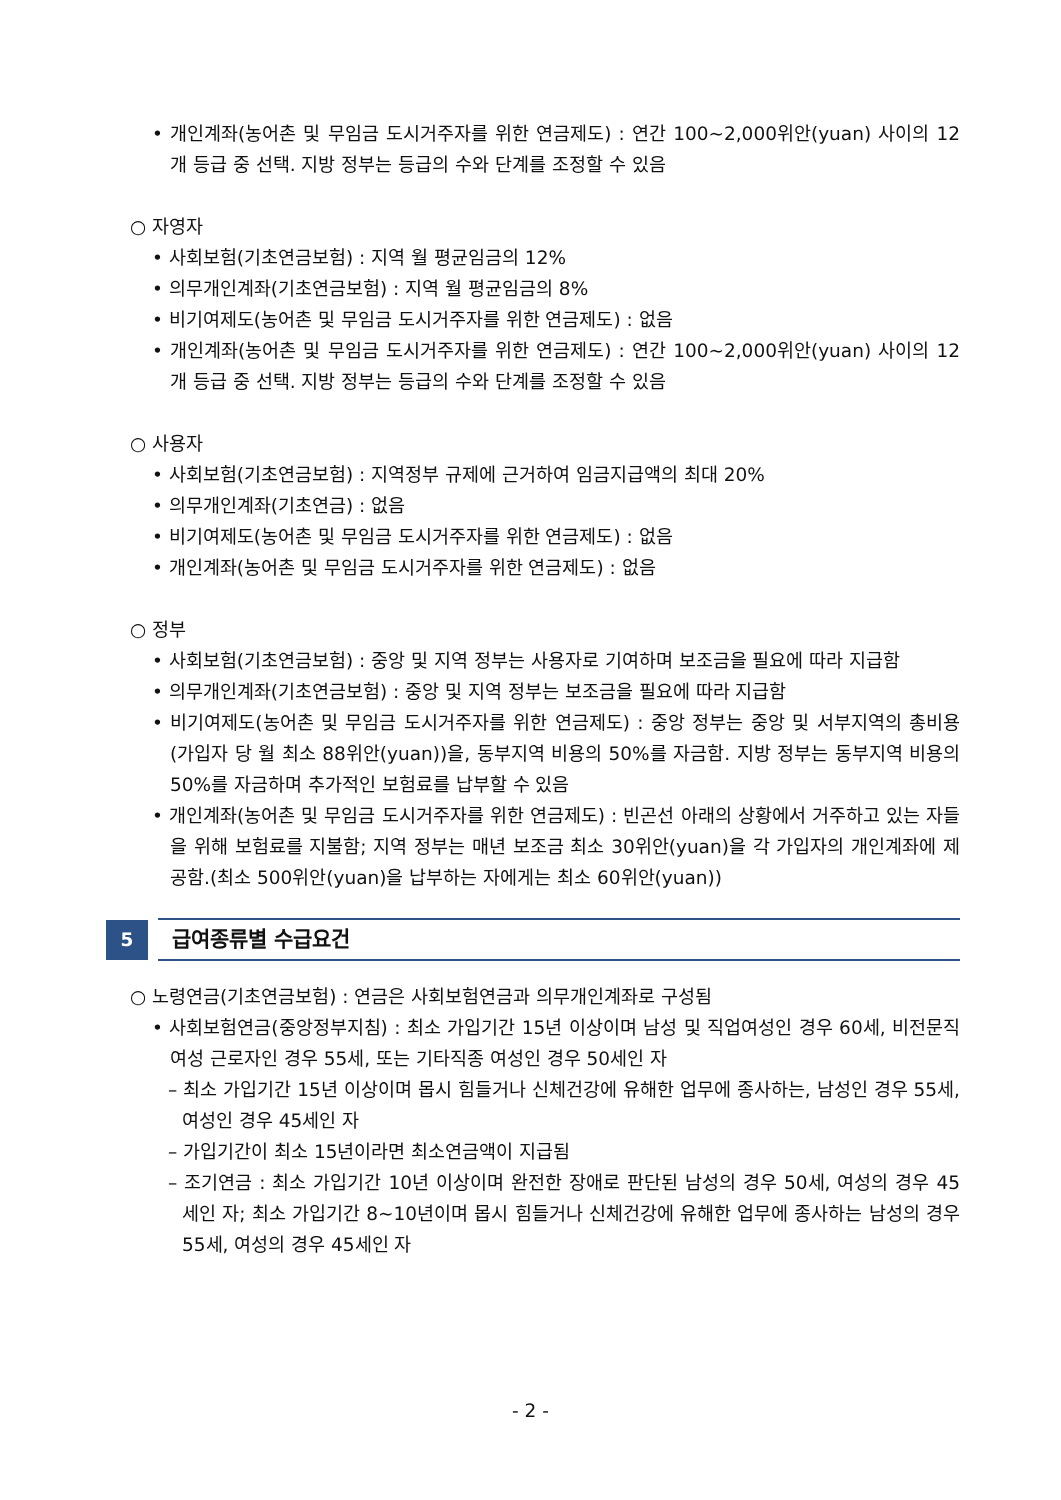• 개인계좌(농어촌 및 무임금 도시거주자를 위한 연금제도) : 연간 100~2,000위안(yuan) 사이의 12개 등급 중 선택. 지방 정부는 등급의 수와 단계를 조정할 수 있음
○ 자영자
• 사회보험(기초연금보험) : 지역 월 평균임금의 12%
• 의무개인계좌(기초연금보험) : 지역 월 평균임금의 8%
• 비기여제도(농어촌 및 무임금 도시거주자를 위한 연금제도) : 없음
• 개인계좌(농어촌 및 무임금 도시거주자를 위한 연금제도) : 연간 100~2,000위안(yuan) 사이의 12개 등급 중 선택. 지방 정부는 등급의 수와 단계를 조정할 수 있음
○ 사용자
• 사회보험(기초연금보험) : 지역정부 규제에 근거하여 임금지급액의 최대 20%
• 의무개인계좌(기초연금) : 없음
• 비기여제도(농어촌 및 무임금 도시거주자를 위한 연금제도) : 없음
• 개인계좌(농어촌 및 무임금 도시거주자를 위한 연금제도) : 없음
○ 정부
• 사회보험(기초연금보험) : 중앙 및 지역 정부는 사용자로 기여하며 보조금을 필요에 따라 지급함
• 의무개인계좌(기초연금보험) : 중앙 및 지역 정부는 보조금을 필요에 따라 지급함
• 비기여제도(농어촌 및 무임금 도시거주자를 위한 연금제도) : 중앙 정부는 중앙 및 서부지역의 총비용(가입자 당 월 최소 88위안(yuan))을, 동부지역 비용의 50%를 자금함. 지방 정부는 동부지역 비용의 50%를 자금하며 추가적인 보험료를 납부할 수 있음
• 개인계좌(농어촌 및 무임금 도시거주자를 위한 연금제도) : 빈곤선 아래의 상황에서 거주하고 있는 자들을 위해 보험료를 지불함; 지역 정부는 매년 보조금 최소 30위안(yuan)을 각 가입자의 개인계좌에 제공함.(최소 500위안(yuan)을 납부하는 자에게는 최소 60위안(yuan))
5
급여종류별 수급요건
○ 노령연금(기초연금보험) : 연금은 사회보험연금과 의무개인계좌로 구성됨
• 사회보험연금(중앙정부지침) : 최소 가입기간 15년 이상이며 남성 및 직업여성인 경우 60세, 비전문직 여성 근로자인 경우 55세, 또는 기타직종 여성인 경우 50세인 자
– 최소 가입기간 15년 이상이며 몹시 힘들거나 신체건강에 유해한 업무에 종사하는, 남성인 경우 55세, 여성인 경우 45세인 자
– 가입기간이 최소 15년이라면 최소연금액이 지급됨
– 조기연금 : 최소 가입기간 10년 이상이며 완전한 장애로 판단된 남성의 경우 50세, 여성의 경우 45세인 자; 최소 가입기간 8~10년이며 몹시 힘들거나 신체건강에 유해한 업무에 종사하는 남성의 경우 55세, 여성의 경우 45세인 자
- 2 -